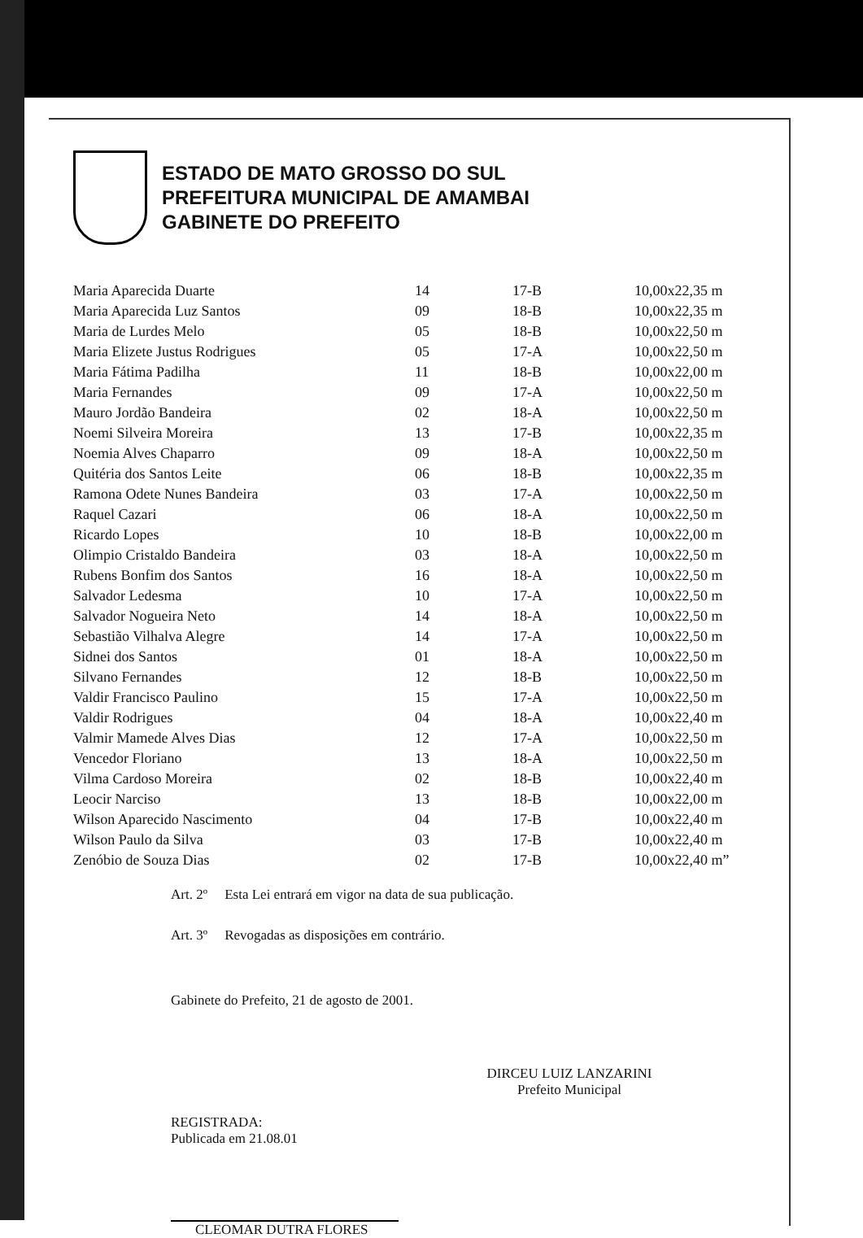ESTADO DE MATO GROSSO DO SUL
PREFEITURA MUNICIPAL DE AMAMBAI
GABINETE DO PREFEITO
| Maria Aparecida Duarte | 14 | 17-B | 10,00x22,35 m |
| Maria Aparecida Luz Santos | 09 | 18-B | 10,00x22,35 m |
| Maria de Lurdes Melo | 05 | 18-B | 10,00x22,50 m |
| Maria Elizete Justus Rodrigues | 05 | 17-A | 10,00x22,50 m |
| Maria Fátima Padilha | 11 | 18-B | 10,00x22,00 m |
| Maria Fernandes | 09 | 17-A | 10,00x22,50 m |
| Mauro Jordão Bandeira | 02 | 18-A | 10,00x22,50 m |
| Noemi Silveira Moreira | 13 | 17-B | 10,00x22,35 m |
| Noemia Alves Chaparro | 09 | 18-A | 10,00x22,50 m |
| Quitéria dos Santos Leite | 06 | 18-B | 10,00x22,35 m |
| Ramona Odete Nunes Bandeira | 03 | 17-A | 10,00x22,50 m |
| Raquel Cazari | 06 | 18-A | 10,00x22,50 m |
| Ricardo Lopes | 10 | 18-B | 10,00x22,00 m |
| Olimpio Cristaldo Bandeira | 03 | 18-A | 10,00x22,50 m |
| Rubens Bonfim dos Santos | 16 | 18-A | 10,00x22,50 m |
| Salvador Ledesma | 10 | 17-A | 10,00x22,50 m |
| Salvador Nogueira Neto | 14 | 18-A | 10,00x22,50 m |
| Sebastião Vilhalva Alegre | 14 | 17-A | 10,00x22,50 m |
| Sidnei dos Santos | 01 | 18-A | 10,00x22,50 m |
| Silvano Fernandes | 12 | 18-B | 10,00x22,50 m |
| Valdir Francisco Paulino | 15 | 17-A | 10,00x22,50 m |
| Valdir Rodrigues | 04 | 18-A | 10,00x22,40 m |
| Valmir Mamede Alves Dias | 12 | 17-A | 10,00x22,50 m |
| Vencedor Floriano | 13 | 18-A | 10,00x22,50 m |
| Vilma Cardoso Moreira | 02 | 18-B | 10,00x22,40 m |
| Leocir Narciso | 13 | 18-B | 10,00x22,00 m |
| Wilson Aparecido Nascimento | 04 | 17-B | 10,00x22,40 m |
| Wilson Paulo da Silva | 03 | 17-B | 10,00x22,40 m |
| Zenóbio de Souza Dias | 02 | 17-B | 10,00x22,40 m” |
Art. 2º Esta Lei entrará em vigor na data de sua publicação.
Art. 3º Revogadas as disposições em contrário.
Gabinete do Prefeito, 21 de agosto de 2001.
DIRCEU LUIZ LANZARINI
Prefeito Municipal
REGISTRADA:
Publicada em 21.08.01
CLEOMAR DUTRA FLORES